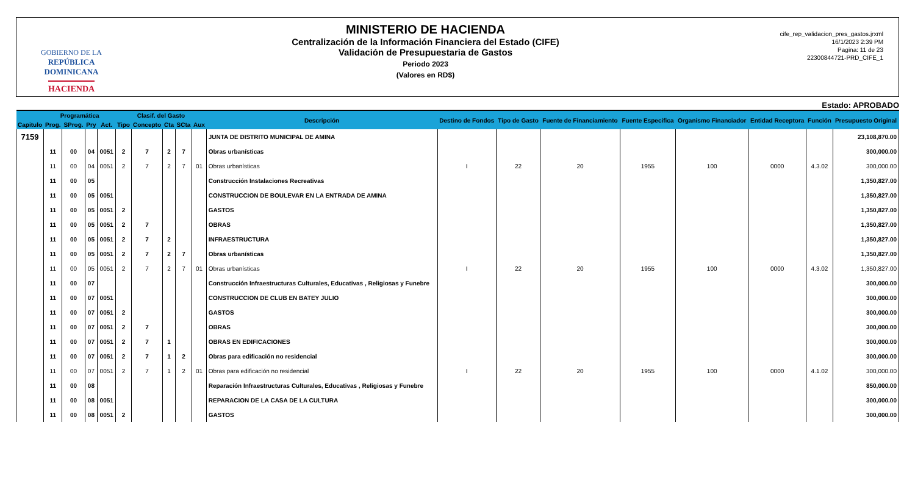GOBIERNO DE LA
REPÚBLICA
DOMINICANA
HACIENDA
MINISTERIO DE HACIENDA
Centralización de la Información Financiera del Estado (CIFE)
Validación de Presupuestaria de Gastos
Periodo 2023
(Valores en RD$)
cife_rep_validacion_pres_gastos.jrxml
16/1/2023 2:39 PM
Pagina: 11 de 23
22300844721-PRD_CIFE_1
Estado: APROBADO
| | Programática | | | | Clasif. del Gasto | | | | | Descripción | Destino de Fondos | Tipo de Gasto | Fuente de Financiamiento | Fuente Especifica | Organismo Financiador | Entidad Receptora | Función | Presupuesto Original |
| --- | --- | --- | --- | --- | --- | --- | --- | --- | --- | --- | --- | --- | --- | --- | --- | --- | --- | --- |
| Capitulo | Prog. | SProg. | Pry | Act. | Tipo | Concepto | Cta | SCta | Aux | | | | | | | | | |
| 7159 | | | | | | | | | | JUNTA DE DISTRITO MUNICIPAL DE AMINA | | | | | | | | 23,108,870.00 |
| | 11 | 00 | 04 | 0051 | 2 | 7 | 2 | 7 | | Obras urbanísticas | | | | | | | | 300,000.00 |
| | 11 | 00 | 04 | 0051 | 2 | 7 | 2 | 7 | 01 | Obras urbanísticas | I | 22 | 20 | 1955 | 100 | 0000 | 4.3.02 | 300,000.00 |
| | 11 | 00 | 05 | | | | | | | Construcción Instalaciones Recreativas | | | | | | | | 1,350,827.00 |
| | 11 | 00 | 05 | 0051 | | | | | | CONSTRUCCION DE BOULEVAR EN LA ENTRADA DE AMINA | | | | | | | | 1,350,827.00 |
| | 11 | 00 | 05 | 0051 | 2 | | | | | GASTOS | | | | | | | | 1,350,827.00 |
| | 11 | 00 | 05 | 0051 | 2 | 7 | | | | OBRAS | | | | | | | | 1,350,827.00 |
| | 11 | 00 | 05 | 0051 | 2 | 7 | 2 | | | INFRAESTRUCTURA | | | | | | | | 1,350,827.00 |
| | 11 | 00 | 05 | 0051 | 2 | 7 | 2 | 7 | | Obras urbanísticas | | | | | | | | 1,350,827.00 |
| | 11 | 00 | 05 | 0051 | 2 | 7 | 2 | 7 | 01 | Obras urbanísticas | I | 22 | 20 | 1955 | 100 | 0000 | 4.3.02 | 1,350,827.00 |
| | 11 | 00 | 07 | | | | | | | Construcción Infraestructuras Culturales, Educativas , Religiosas y Funebre | | | | | | | | 300,000.00 |
| | 11 | 00 | 07 | 0051 | | | | | | CONSTRUCCION DE CLUB EN BATEY JULIO | | | | | | | | 300,000.00 |
| | 11 | 00 | 07 | 0051 | 2 | | | | | GASTOS | | | | | | | | 300,000.00 |
| | 11 | 00 | 07 | 0051 | 2 | 7 | | | | OBRAS | | | | | | | | 300,000.00 |
| | 11 | 00 | 07 | 0051 | 2 | 7 | 1 | | | OBRAS EN EDIFICACIONES | | | | | | | | 300,000.00 |
| | 11 | 00 | 07 | 0051 | 2 | 7 | 1 | 2 | | Obras para edificación no residencial | | | | | | | | 300,000.00 |
| | 11 | 00 | 07 | 0051 | 2 | 7 | 1 | 2 | 01 | Obras para edificación no residencial | I | 22 | 20 | 1955 | 100 | 0000 | 4.1.02 | 300,000.00 |
| | 11 | 00 | 08 | | | | | | | Reparación Infraestructuras Culturales, Educativas , Religiosas y Funebre | | | | | | | | 850,000.00 |
| | 11 | 00 | 08 | 0051 | | | | | | REPARACION DE LA CASA DE LA CULTURA | | | | | | | | 300,000.00 |
| | 11 | 00 | 08 | 0051 | 2 | | | | | GASTOS | | | | | | | | 300,000.00 |